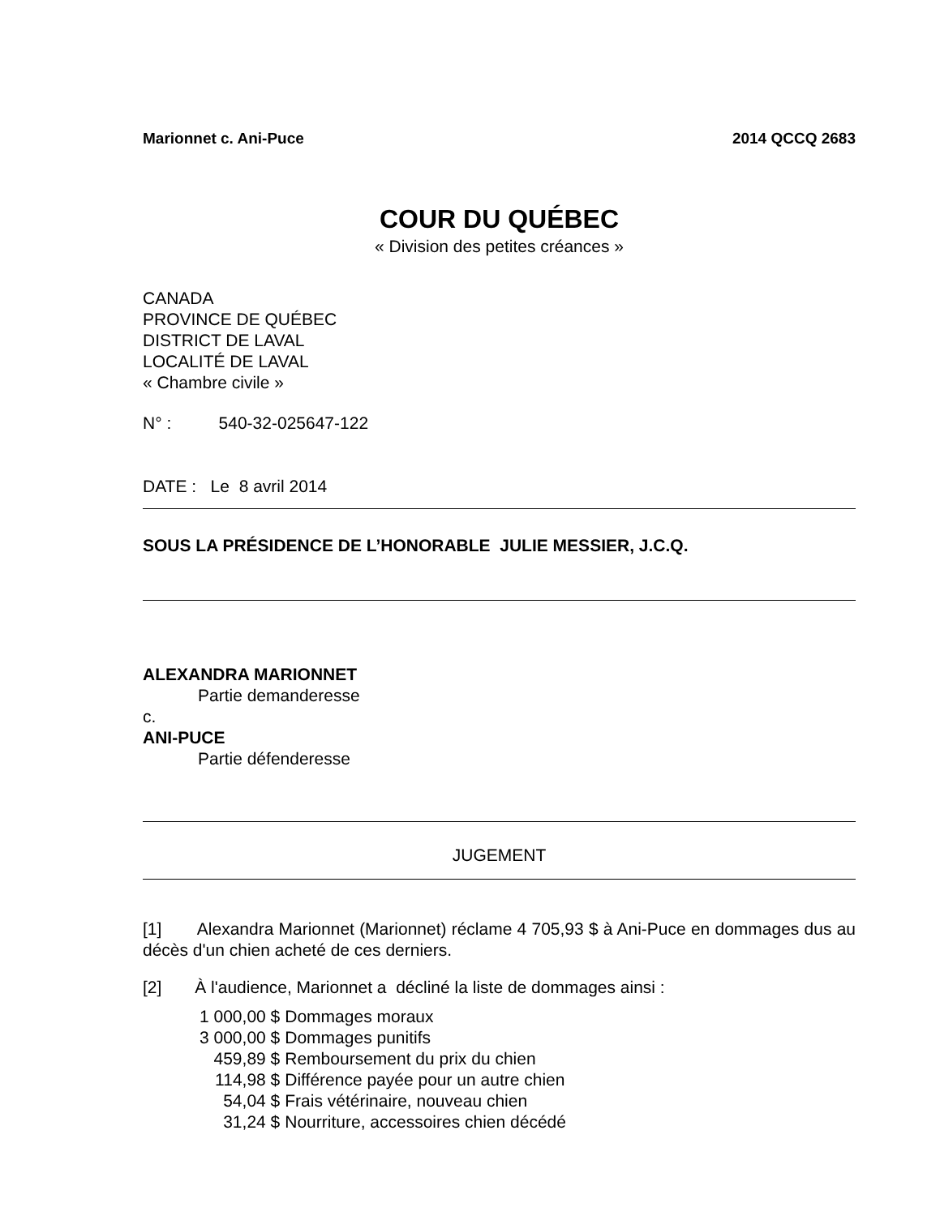Marionnet c. Ani-Puce 2014 QCCQ 2683
COUR DU QUÉBEC
« Division des petites créances »
CANADA
PROVINCE DE QUÉBEC
DISTRICT DE LAVAL
LOCALITÉ DE LAVAL
« Chambre civile »
N° : 540-32-025647-122
DATE : Le 8 avril 2014
SOUS LA PRÉSIDENCE DE L’HONORABLE JULIE MESSIER, J.C.Q.
ALEXANDRA MARIONNET
Partie demanderesse
c.
ANI-PUCE
Partie défenderesse
JUGEMENT
[1] Alexandra Marionnet (Marionnet) réclame 4 705,93 $ à Ani-Puce en dommages dus au décès d'un chien acheté de ces derniers.
[2] À l'audience, Marionnet a décliné la liste de dommages ainsi :
| 1 000,00 $ | Dommages moraux |
| 3 000,00 $ | Dommages punitifs |
| 459,89 $ | Remboursement du prix du chien |
| 114,98 $ | Différence payée pour un autre chien |
| 54,04 $ | Frais vétérinaire, nouveau chien |
| 31,24 $ | Nourriture, accessoires chien décédé |